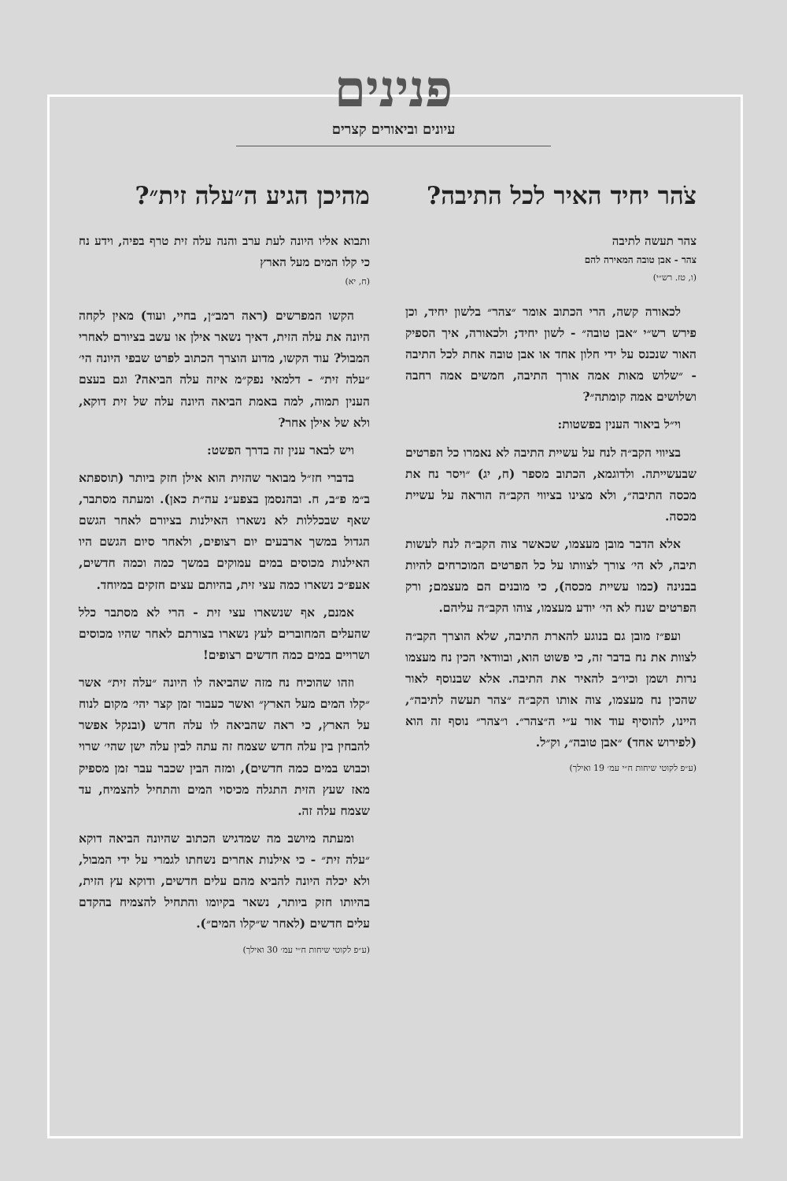פנינים
עיונים וביאורים קצרים
צֹהר יחיד האיר לכל התיבה?
צהר תעשה לתיבה
צהר - אבן טובה המאירה להם
(ו, טז. רש״י)
לכאורה קשה, הרי הכתוב אומר ״צהר״ בלשון יחיד, וכן פירש רש״י ״אבן טובה״ - לשון יחיד; ולכאורה, איך הספיק האור שנכנס על ידי חלון אחד או אבן טובה אחת לכל התיבה - ״שלוש מאות אמה אורך התיבה, חמשים אמה רחבה ושלושים אמה קומתה״?
וי״ל ביאור הענין בפשטות:
בציווי הקב״ה לנח על עשיית התיבה לא נאמרו כל הפרטים שבעשייתה. ולדוגמא, הכתוב מספר (ח, יג) ״ויסר נח את מכסה התיבה״, ולא מצינו בציווי הקב״ה הוראה על עשיית מכסה.
אלא הדבר מובן מעצמו, שכאשר צוה הקב״ה לנח לעשות תיבה, לא הי׳ צורך לצוותו על כל הפרטים המוכרחים להיות בבנינה (כמו עשיית מכסה), כי מובנים הם מעצמם; ורק הפרטים שנח לא הי׳ יודע מעצמו, צוהו הקב״ה עליהם.
ועפ״ז מובן גם בנוגע להארת התיבה, שלא הוצרך הקב״ה לצוות את נח בדבר זה, כי פשוט הוא, ובוודאי הכין נח מעצמו נרות ושמן וכיו״ב להאיר את התיבה. אלא שבנוסף לאור שהכין נח מעצמו, צוה אותו הקב״ה ״צהר תעשה לתיבה״, היינו, להוסיף עוד אור ע״י ה״צהר״. ו״צהר״ נוסף זה הוא (לפירוש אחד) ״אבן טובה״, וק״ל.
(ע״פ לקוטי שיחות ח״י עמ׳ 19 ואילך)
מהיכן הגיע ה״עלה זית״?
ותבוא אליו היונה לעת ערב והנה עלה זית טרף בפיה, וידע נח כי קלו המים מעל הארץ
(ח, יא)
הקשו המפרשים (ראה רמב״ן, בחיי, ועוד) מאין לקחה היונה את עלה הזית, דאיך נשאר אילן או עשב בציורם לאחרי המבול? עוד הקשו, מדוע הוצרך הכתוב לפרט שבפי היונה הי׳ ״עלה זית״ - דלמאי נפק״מ איזה עלה הביאה? וגם בעצם הענין תמוה, למה באמת הביאה היונה עלה של זית דוקא, ולא של אילן אחר?
ויש לבאר ענין זה בדרך הפשט:
בדברי חז״ל מבואר שהזית הוא אילן חזק ביותר (תוספתא ב״מ פ״ב, ח. ובהנסמן בצפע״נ עה״ת כאן). ומעתה מסתבר, שאף שבכללות לא נשארו האילנות בציורם לאחר הגשם הגדול במשך ארבעים יום רצופים, ולאחר סיום הגשם היו האילנות מכוסים במים עמוקים במשך כמה וכמה חדשים, אעפ״כ נשארו כמה עצי זית, בהיותם עצים חזקים במיוחד.
אמנם, אף שנשארו עצי זית - הרי לא מסתבר כלל שהעלים המחוברים לעץ נשארו בצורתם לאחר שהיו מכוסים ושרויים במים כמה חדשים רצופים!
וזהו שהוכיח נח מזה שהביאה לו היונה ״עלה זית״ אשר ״קלו המים מעל הארץ״ ואשר כעבור זמן קצר יהי׳ מקום לנוח על הארץ, כי ראה שהביאה לו עלה חדש (ובנקל אפשר להבחין בין עלה חדש שצמח זה עתה לבין עלה ישן שהי׳ שרוי וכבוש במים כמה חדשים), ומזה הבין שכבר עבר זמן מספיק מאז שעץ הזית התגלה מכיסוי המים והתחיל להצמיח, עד שצמח עלה זה.
ומעתה מיושב מה שמדגיש הכתוב שהיונה הביאה דוקא ״עלה זית״ - כי אילנות אחרים נשחתו לגמרי על ידי המבול, ולא יכלה היונה להביא מהם עלים חדשים, ודוקא עץ הזית, בהיותו חזק ביותר, נשאר בקיומו והתחיל להצמיח בהקדם עלים חדשים (לאחר ש״קלו המים״).
(ע״פ לקוטי שיחות ח״י עמ׳ 30 ואילך)